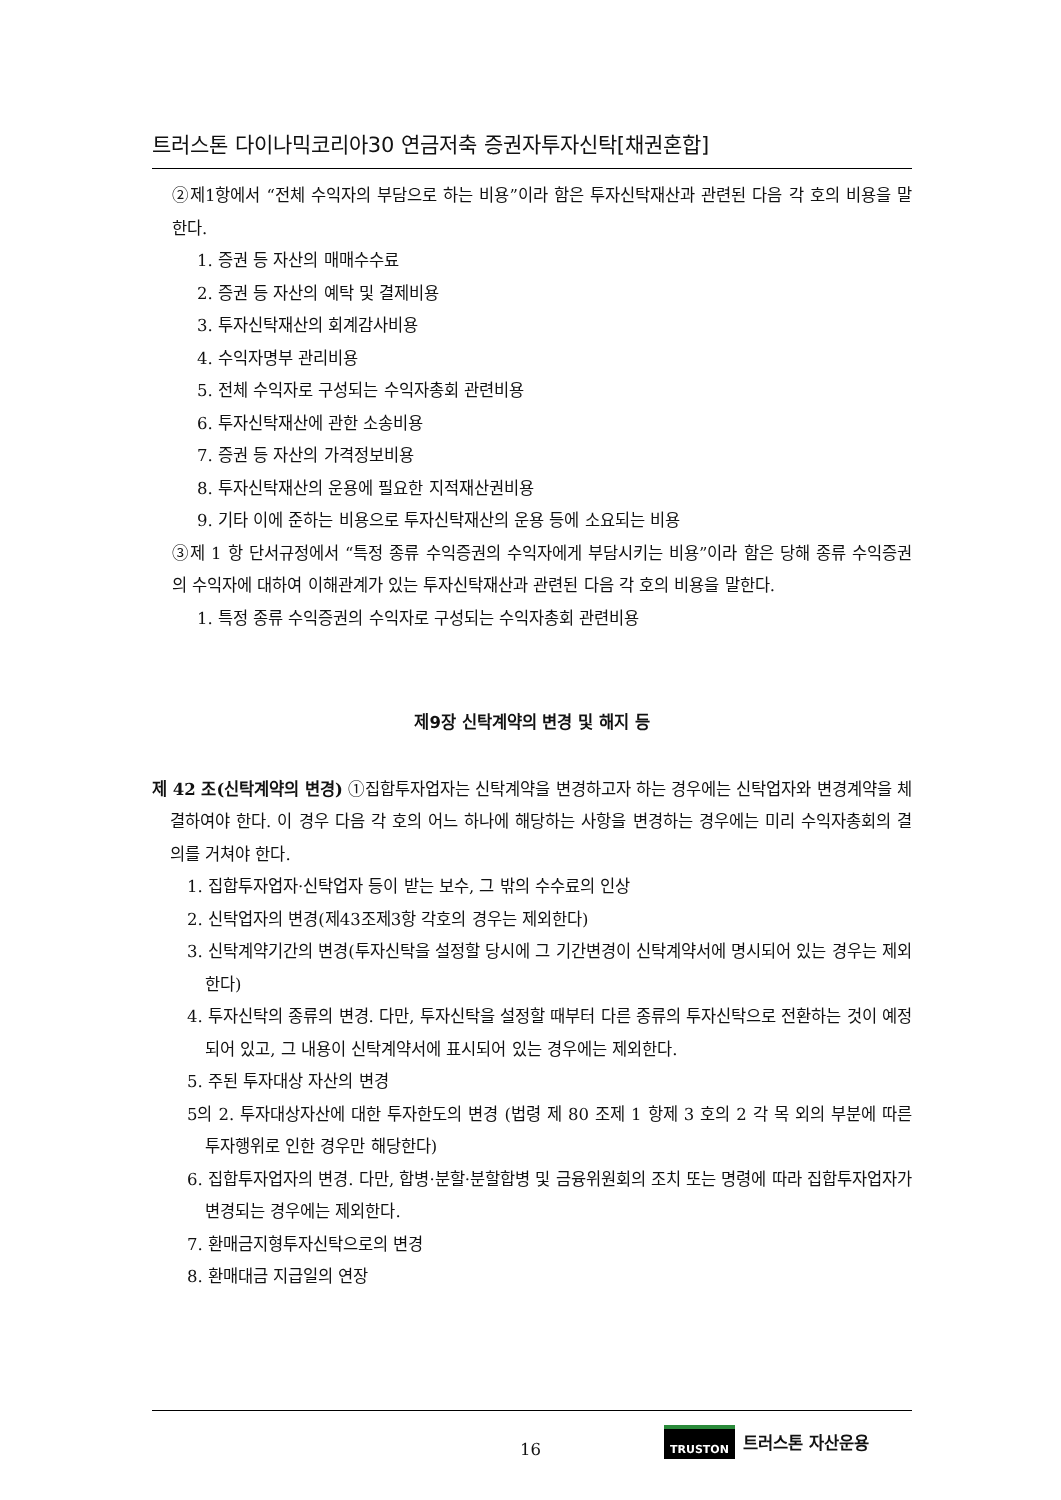트러스톤 다이나믹코리아30 연금저축 증권자투자신탁[채권혼합]
②제1항에서 “전체 수익자의 부담으로 하는 비용”이라 함은 투자신탁재산과 관련된 다음 각 호의 비용을 말한다.
1. 증권 등 자산의 매매수수료
2. 증권 등 자산의 예탁 및 결제비용
3. 투자신탁재산의 회계감사비용
4. 수익자명부 관리비용
5. 전체 수익자로 구성되는 수익자총회 관련비용
6. 투자신탁재산에 관한 소송비용
7. 증권 등 자산의 가격정보비용
8. 투자신탁재산의 운용에 필요한 지적재산권비용
9. 기타 이에 준하는 비용으로 투자신탁재산의 운용 등에 소요되는 비용
③제 1 항 단서규정에서 “특정 종류 수익증권의 수익자에게 부담시키는 비용”이라 함은 당해 종류 수익증권의 수익자에 대하여 이해관계가 있는 투자신탁재산과 관련된 다음 각 호의 비용을 말한다.
1. 특정 종류 수익증권의 수익자로 구성되는 수익자총회 관련비용
제9장 신탁계약의 변경 및 해지 등
제 42 조(신탁계약의 변경) ①집합투자업자는 신탁계약을 변경하고자 하는 경우에는 신탁업자와 변경계약을 체결하여야 한다. 이 경우 다음 각 호의 어느 하나에 해당하는 사항을 변경하는 경우에는 미리 수익자총회의 결의를 거쳐야 한다.
1. 집합투자업자·신탁업자 등이 받는 보수, 그 밖의 수수료의 인상
2. 신탁업자의 변경(제43조제3항 각호의 경우는 제외한다)
3. 신탁계약기간의 변경(투자신탁을 설정할 당시에 그 기간변경이 신탁계약서에 명시되어 있는 경우는 제외한다)
4. 투자신탁의 종류의 변경. 다만, 투자신탁을 설정할 때부터 다른 종류의 투자신탁으로 전환하는 것이 예정되어 있고, 그 내용이 신탁계약서에 표시되어 있는 경우에는 제외한다.
5. 주된 투자대상 자산의 변경
5의 2. 투자대상자산에 대한 투자한도의 변경 (법령 제 80 조제 1 항제 3 호의 2 각 목 외의 부분에 따른 투자행위로 인한 경우만 해당한다)
6. 집합투자업자의 변경. 다만, 합병·분할·분할합병 및 금융위원회의 조치 또는 명령에 따라 집합투자업자가 변경되는 경우에는 제외한다.
7. 환매금지형투자신탁으로의 변경
8. 환매대금 지급일의 연장
16
TRUSTON 트러스톤 자산운용